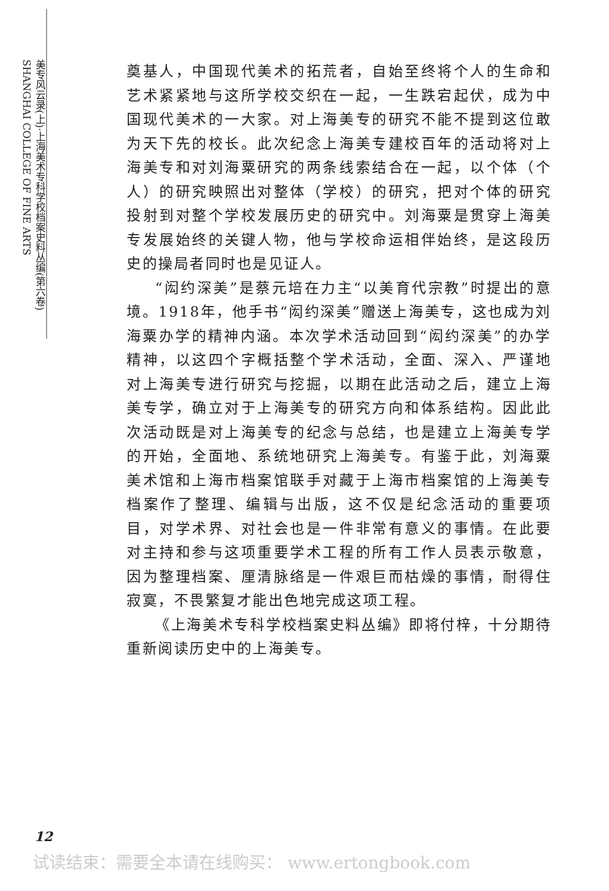美专风云录(上)·上海美术专科学校档案史料丛编(第六卷) SHANGHAI COLLEGE OF FINE ARTS
奠基人，中国现代美术的拓荒者，自始至终将个人的生命和艺术紧紧地与这所学校交织在一起，一生跌宕起伏，成为中国现代美术的一大家。对上海美专的研究不能不提到这位敢为天下先的校长。此次纪念上海美专建校百年的活动将对上海美专和对刘海粟研究的两条线索结合在一起，以个体（个人）的研究映照出对整体（学校）的研究，把对个体的研究投射到对整个学校发展历史的研究中。刘海粟是贯穿上海美专发展始终的关键人物，他与学校命运相伴始终，是这段历史的操局者同时也是见证人。
“闳约深美”是蔡元培在力主“以美育代宗教”时提出的意境。1918年，他手书“闳约深美”赠送上海美专，这也成为刘海粟办学的精神内涵。本次学术活动回到“闳约深美”的办学精神，以这四个字概括整个学术活动，全面、深入、严谨地对上海美专进行研究与挖掘，以期在此活动之后，建立上海美专学，确立对于上海美专的研究方向和体系结构。因此此次活动既是对上海美专的纪念与总结，也是建立上海美专学的开始，全面地、系统地研究上海美专。有鉴于此，刘海粟美术馆和上海市档案馆联手对藏于上海市档案馆的上海美专档案作了整理、编辑与出版，这不仅是纪念活动的重要项目，对学术界、对社会也是一件非常有意义的事情。在此要对主持和参与这项重要学术工程的所有工作人员表示敬意，因为整理档案、厘清脉络是一件艰巨而枯燥的事情，耐得住寂寞，不畏繁复才能出色地完成这项工程。
《上海美术专科学校档案史料丛编》即将付梓，十分期待重新阅读历史中的上海美专。
12
试读结束：需要全本请在线购买： www.ertongbook.com